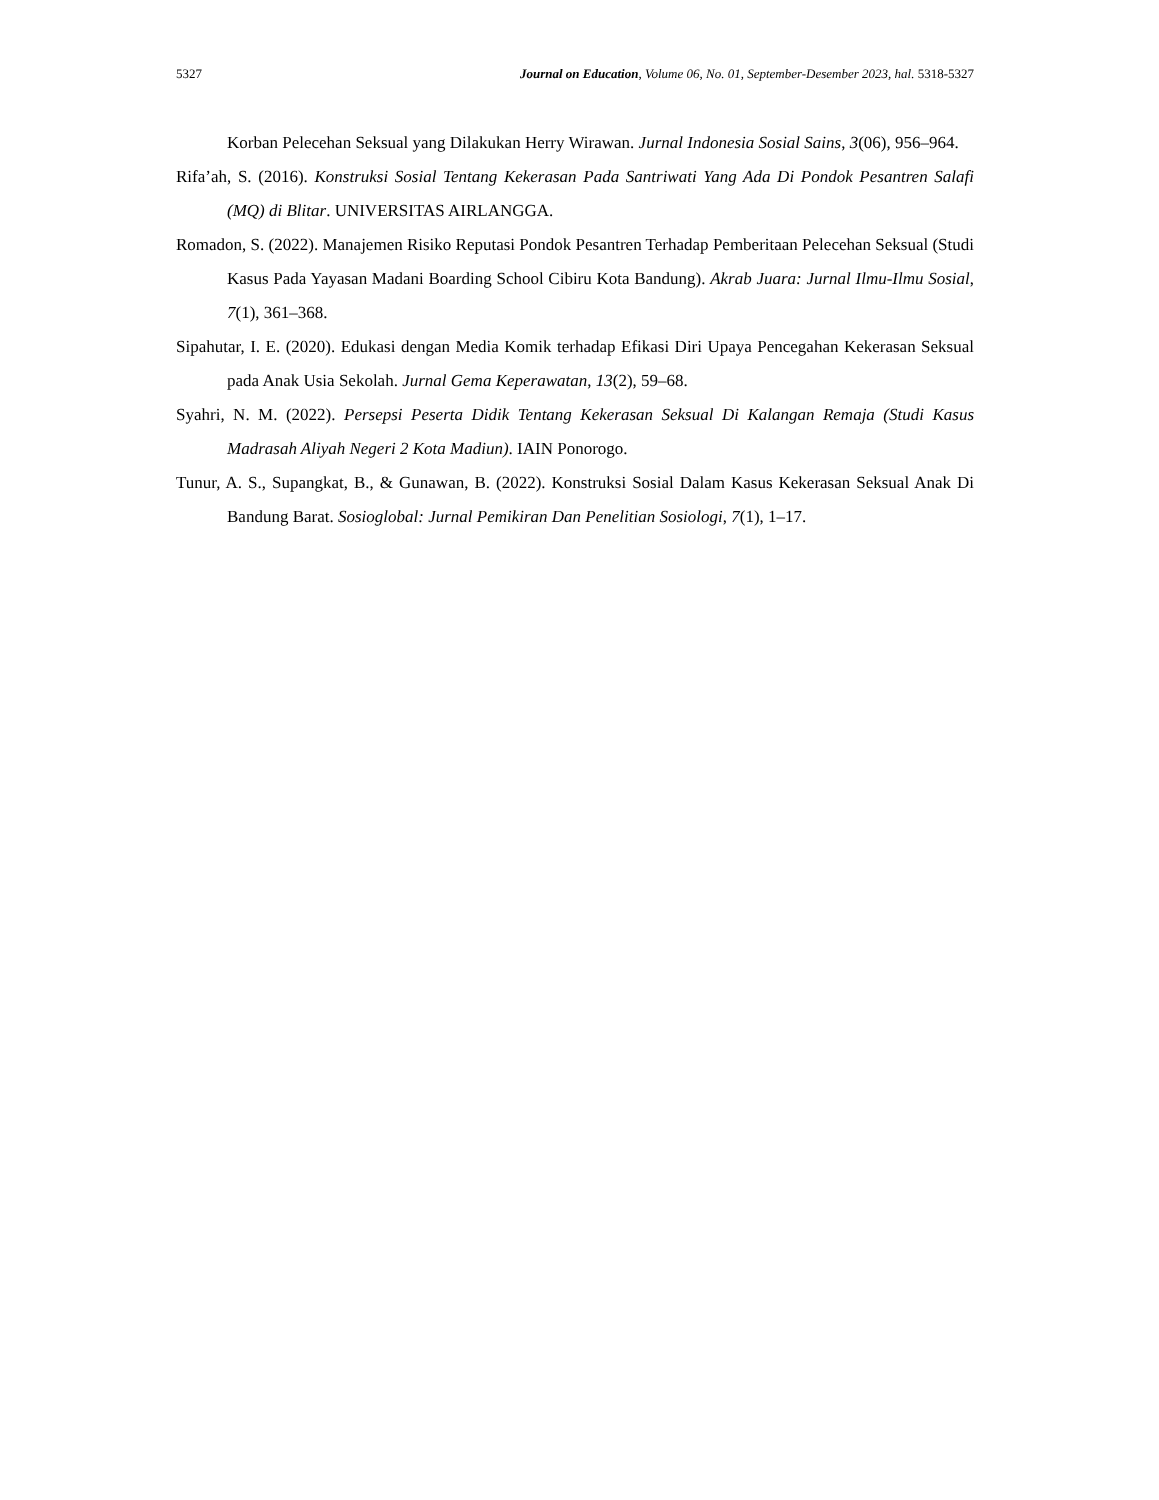5327 Journal on Education, Volume 06, No. 01, September-Desember 2023, hal. 5318-5327
Korban Pelecehan Seksual yang Dilakukan Herry Wirawan. Jurnal Indonesia Sosial Sains, 3(06), 956–964.
Rifa’ah, S. (2016). Konstruksi Sosial Tentang Kekerasan Pada Santriwati Yang Ada Di Pondok Pesantren Salafi (MQ) di Blitar. UNIVERSITAS AIRLANGGA.
Romadon, S. (2022). Manajemen Risiko Reputasi Pondok Pesantren Terhadap Pemberitaan Pelecehan Seksual (Studi Kasus Pada Yayasan Madani Boarding School Cibiru Kota Bandung). Akrab Juara: Jurnal Ilmu-Ilmu Sosial, 7(1), 361–368.
Sipahutar, I. E. (2020). Edukasi dengan Media Komik terhadap Efikasi Diri Upaya Pencegahan Kekerasan Seksual pada Anak Usia Sekolah. Jurnal Gema Keperawatan, 13(2), 59–68.
Syahri, N. M. (2022). Persepsi Peserta Didik Tentang Kekerasan Seksual Di Kalangan Remaja (Studi Kasus Madrasah Aliyah Negeri 2 Kota Madiun). IAIN Ponorogo.
Tunur, A. S., Supangkat, B., & Gunawan, B. (2022). Konstruksi Sosial Dalam Kasus Kekerasan Seksual Anak Di Bandung Barat. Sosioglobal: Jurnal Pemikiran Dan Penelitian Sosiologi, 7(1), 1–17.